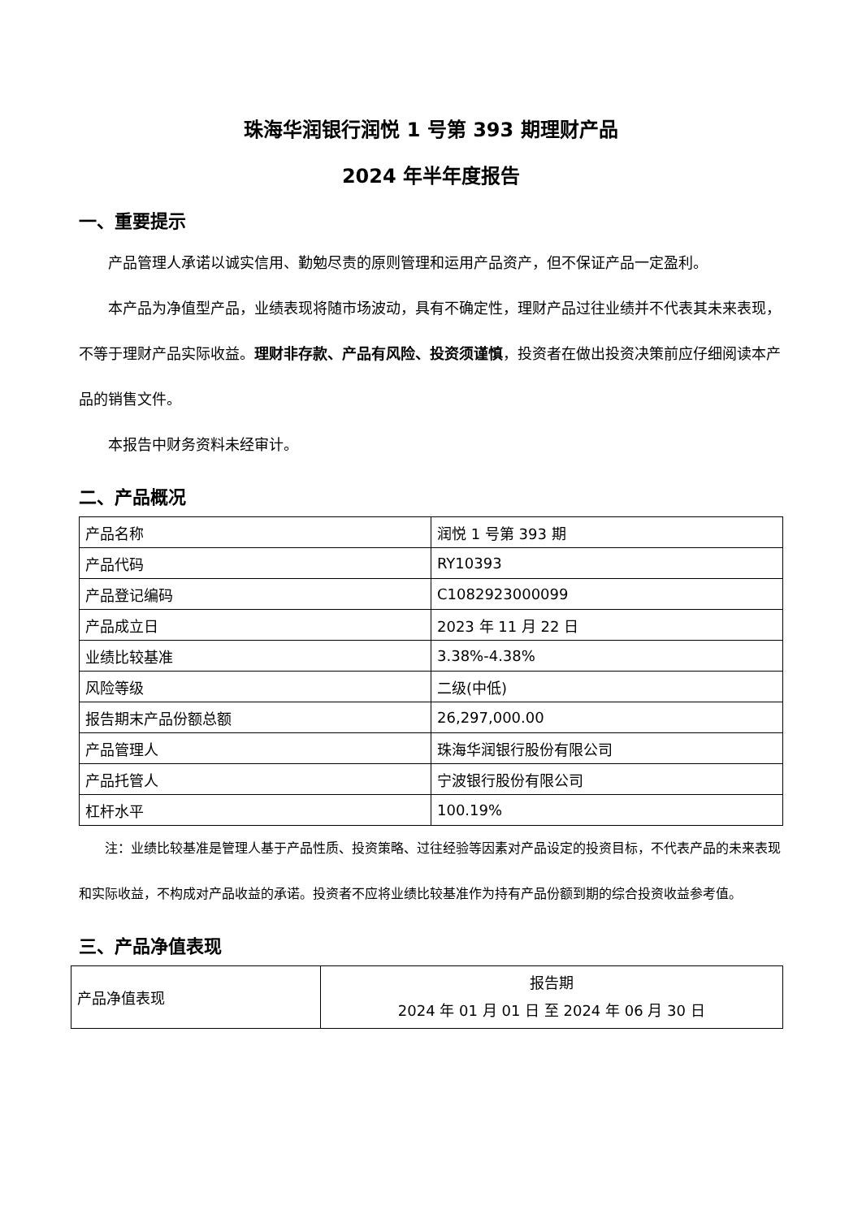珠海华润银行润悦 1 号第 393 期理财产品
2024 年半年度报告
一、重要提示
产品管理人承诺以诚实信用、勤勉尽责的原则管理和运用产品资产，但不保证产品一定盈利。
本产品为净值型产品，业绩表现将随市场波动，具有不确定性，理财产品过往业绩并不代表其未来表现，不等于理财产品实际收益。理财非存款、产品有风险、投资须谨慎，投资者在做出投资决策前应仔细阅读本产品的销售文件。
本报告中财务资料未经审计。
二、产品概况
| 产品名称 | 润悦 1 号第 393 期 |
| 产品代码 | RY10393 |
| 产品登记编码 | C1082923000099 |
| 产品成立日 | 2023 年 11 月 22 日 |
| 业绩比较基准 | 3.38%-4.38% |
| 风险等级 | 二级(中低) |
| 报告期末产品份额总额 | 26,297,000.00 |
| 产品管理人 | 珠海华润银行股份有限公司 |
| 产品托管人 | 宁波银行股份有限公司 |
| 杠杆水平 | 100.19% |
注：业绩比较基准是管理人基于产品性质、投资策略、过往经验等因素对产品设定的投资目标，不代表产品的未来表现和实际收益，不构成对产品收益的承诺。投资者不应将业绩比较基准作为持有产品份额到期的综合投资收益参考值。
三、产品净值表现
| 产品净值表现 | 报告期 2024 年 01 月 01 日 至 2024 年 06 月 30 日 |